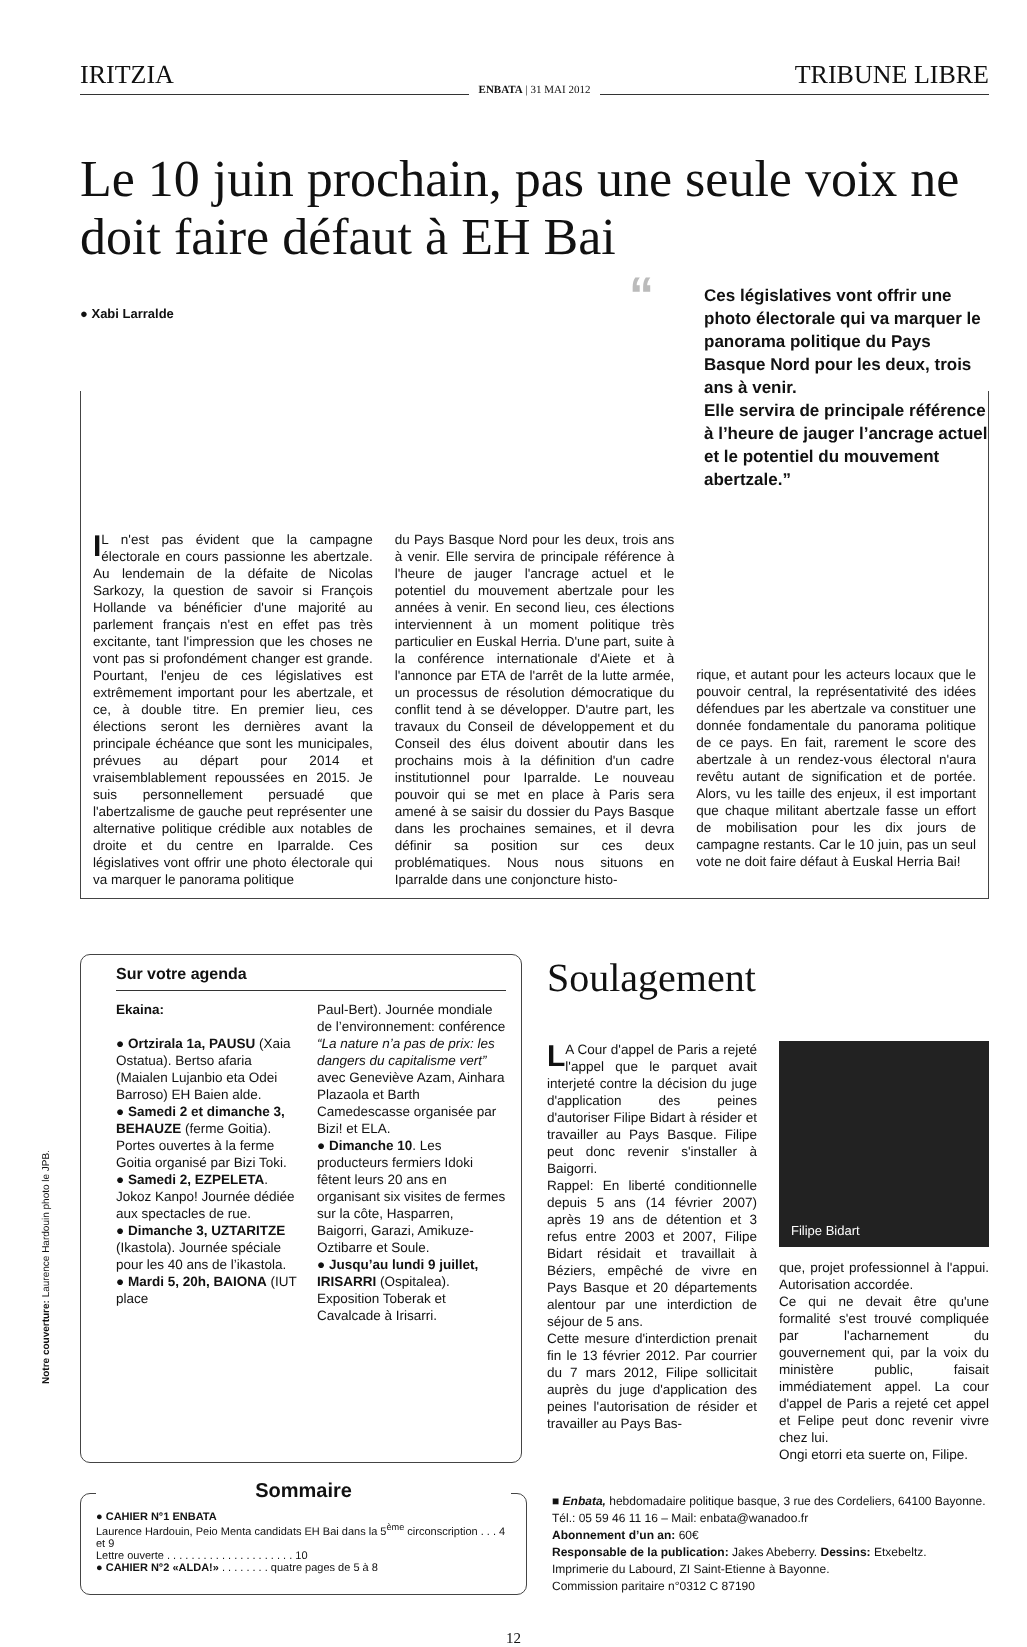IRITZIA ENBATA | 31 MAI 2012 TRIBUNE LIBRE
Le 10 juin prochain, pas une seule voix ne doit faire défaut à EH Bai
● Xabi Larralde
“Ces législatives vont offrir une photo électorale qui va marquer le panorama politique du Pays Basque Nord pour les deux, trois ans à venir.
Elle servira de principale référence à l’heure de jauger l’ancrage actuel et le potentiel du mouvement abertzale.”
IL n'est pas évident que la campagne électorale en cours passionne les abertzale. Au lendemain de la défaite de Nicolas Sarkozy, la question de savoir si François Hollande va bénéficier d'une majorité au parlement français n'est en effet pas très excitante, tant l'impression que les choses ne vont pas si profondément changer est grande. Pourtant, l'enjeu de ces législatives est extrêmement important pour les abertzale, et ce, à double titre. En premier lieu, ces élections seront les dernières avant la principale échéance que sont les municipales, prévues au départ pour 2014 et vraisemblablement repoussées en 2015. Je suis personnellement persuadé que l'abertzalisme de gauche peut représenter une alternative politique crédible aux notables de droite et du centre en Iparralde. Ces législatives vont offrir une photo électorale qui va marquer le panorama politique
du Pays Basque Nord pour les deux, trois ans à venir. Elle servira de principale référence à l'heure de jauger l'ancrage actuel et le potentiel du mouvement abertzale pour les années à venir. En second lieu, ces élections interviennent à un moment politique très particulier en Euskal Herria. D'une part, suite à la conférence internationale d'Aiete et à l'annonce par ETA de l'arrêt de la lutte armée, un processus de résolution démocratique du conflit tend à se développer. D'autre part, les travaux du Conseil de développement et du Conseil des élus doivent aboutir dans les prochains mois à la définition d'un cadre institutionnel pour Iparralde. Le nouveau pouvoir qui se met en place à Paris sera amené à se saisir du dossier du Pays Basque dans les prochaines semaines, et il devra définir sa position sur ces deux problématiques. Nous nous situons en Iparralde dans une conjoncture histo-
rique, et autant pour les acteurs locaux que le pouvoir central, la représentativité des idées défendues par les abertzale va constituer une donnée fondamentale du panorama politique de ce pays. En fait, rarement le score des abertzale à un rendez-vous électoral n'aura revêtu autant de signification et de portée. Alors, vu les taille des enjeux, il est important que chaque militant abertzale fasse un effort de mobilisation pour les dix jours de campagne restants. Car le 10 juin, pas un seul vote ne doit faire défaut à Euskal Herria Bai!
Sur votre agenda
Ekaina:
● Ortzirala 1a, PAUSU (Xaia Ostatua). Bertso afaria (Maialen Lujanbio eta Odei Barroso) EH Baien alde.
● Samedi 2 et dimanche 3, BEHAUZE (ferme Goitia). Portes ouvertes à la ferme Goitia organisé par Bizi Toki.
● Samedi 2, EZPELETA. Jokoz Kanpo! Journée dédiée aux spectacles de rue.
● Dimanche 3, UZTARITZE (Ikastola). Journée spéciale pour les 40 ans de l’ikastola.
● Mardi 5, 20h, BAIONA (IUT place
Paul-Bert). Journée mondiale de l’environnement: conférence “La nature n’a pas de prix: les dangers du capitalisme vert” avec Geneviève Azam, Ainhara Plazaola et Barth Camedescasse organisée par Bizi! et ELA.
● Dimanche 10. Les producteurs fermiers Idoki fêtent leurs 20 ans en organisant six visites de fermes sur la côte, Hasparren, Baigorri, Garazi, Amikuze-Oztibarre et Soule.
● Jusqu’au lundi 9 juillet, IRISARRI (Ospitalea). Exposition Toberak et Cavalcade à Irisarri.
Soulagement
LA Cour d'appel de Paris a rejeté l'appel que le parquet avait interjeté contre la décision du juge d'application des peines d'autoriser Filipe Bidart à résider et travailler au Pays Basque. Filipe peut donc revenir s'installer à Baigorri.
Rappel: En liberté conditionnelle depuis 5 ans (14 février 2007) après 19 ans de détention et 3 refus entre 2003 et 2007, Filipe Bidart résidait et travaillait à Béziers, empêché de vivre en Pays Basque et 20 départements alentour par une interdiction de séjour de 5 ans.
Cette mesure d'interdiction prenait fin le 13 février 2012. Par courrier du 7 mars 2012, Filipe sollicitait auprès du juge d'application des peines l'autorisation de résider et travailler au Pays Bas-
Filipe Bidart
que, projet professionnel à l'appui. Autorisation accordée.
Ce qui ne devait être qu'une formalité s'est trouvé compliquée par l'acharnement du gouvernement qui, par la voix du ministère public, faisait immédiatement appel. La cour d'appel de Paris a rejeté cet appel et Felipe peut donc revenir vivre chez lui.
Ongi etorri eta suerte on, Filipe.
Sommaire
● CAHIER N°1 ENBATA
Laurence Hardouin, Peio Menta candidats EH Bai dans la 5<sup>ème</sup> circonscription . . . 4 et 9
Lettre ouverte . . . . . . . . . . . . . . . . . . . . . 10
● CAHIER N°2 «ALDA!» . . . . . . . . quatre pages de 5 à 8
■ Enbata, hebdomadaire politique basque, 3 rue des Cordeliers, 64100 Bayonne. Tél.: 05 59 46 11 16 – Mail: enbata@wanadoo.fr
Abonnement d’un an: 60€
Responsable de la publication: Jakes Abeberry. Dessins: Etxebeltz.
Imprimerie du Labourd, ZI Saint-Etienne à Bayonne.
Commission paritaire n°0312 C 87190
12
Notre couverture: Laurence Hardouin photo le JPB.